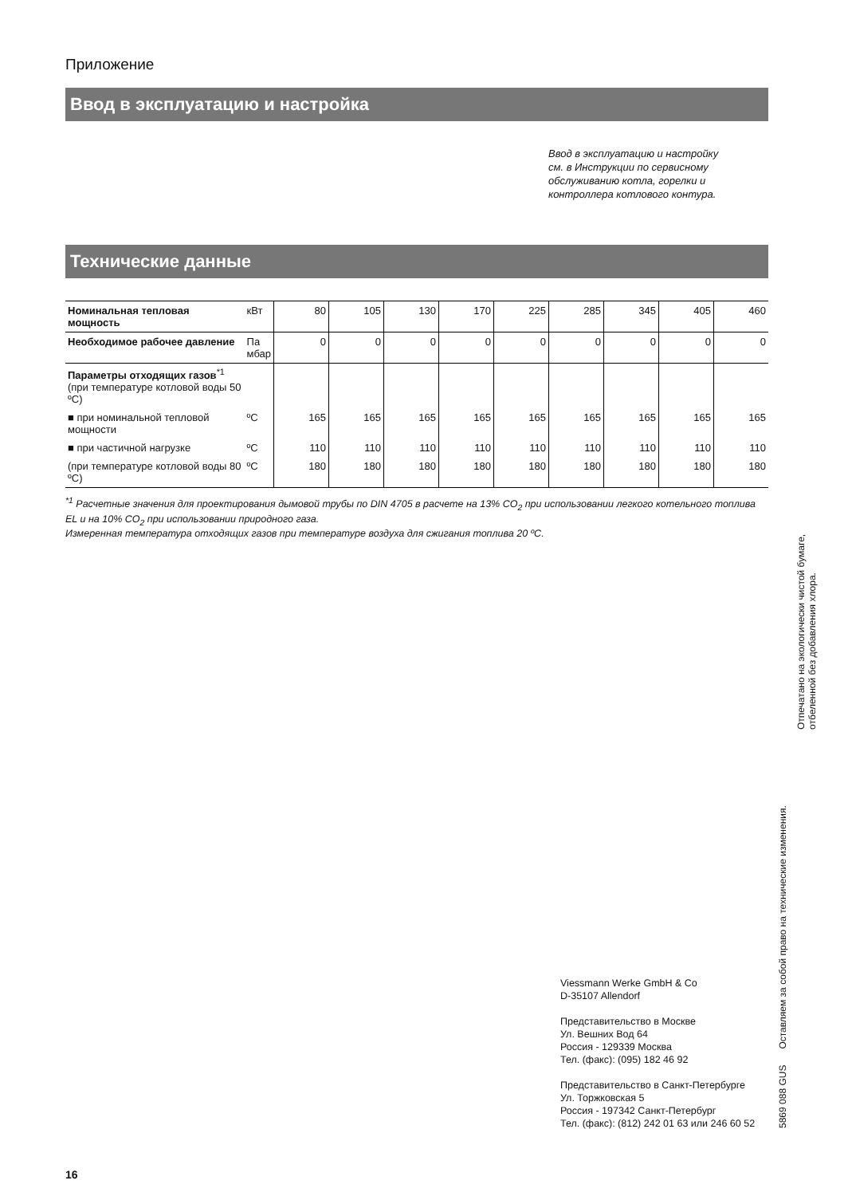Приложение
Ввод в эксплуатацию и настройка
Ввод в эксплуатацию и настройку см. в Инструкции по сервисному обслуживанию котла, горелки и контроллера котлового контура.
Технические данные
| Номинальная тепловая мощность | кВт | 80 | 105 | 130 | 170 | 225 | 285 | 345 | 405 | 460 |
| Необходимое рабочее давление | Па мбар | 0 | 0 | 0 | 0 | 0 | 0 | 0 | 0 | 0 |
| Параметры отходящих газов<sup>*1</sup> (при температуре котловой воды 50 ºC) | | | | | | | | | | |
| ■ при номинальной тепловой мощности | ºC | 165 | 165 | 165 | 165 | 165 | 165 | 165 | 165 | 165 |
| ■ при частичной нагрузке | ºC | 110 | 110 | 110 | 110 | 110 | 110 | 110 | 110 | 110 |
| (при температуре котловой воды 80 ºC) | ºC | 180 | 180 | 180 | 180 | 180 | 180 | 180 | 180 | 180 |
<sup>*1</sup> Расчетные значения для проектирования дымовой трубы по DIN 4705 в расчете на 13% CO<sub>2</sub> при использовании легкого котельного топлива EL и на 10% CO<sub>2</sub> при использовании природного газа.
Измеренная температура отходящих газов при температуре воздуха для сжигания топлива 20 ºC.
Viessmann Werke GmbH & Co
D-35107 Allendorf
Представительство в Москве
Ул. Вешних Вод 64
Россия - 129339 Москва
Тел. (факс): (095) 182 46 92
Представительство в Санкт-Петербурге
Ул. Торжковская 5
Россия - 197342 Санкт-Петербург
Тел. (факс): (812) 242 01 63 или 246 60 52
5869 088 GUS Оставляем за собой право на технические изменения.
Отпечатано на экологически чистой бумаге,
отбеленной без добавления хлора.
16